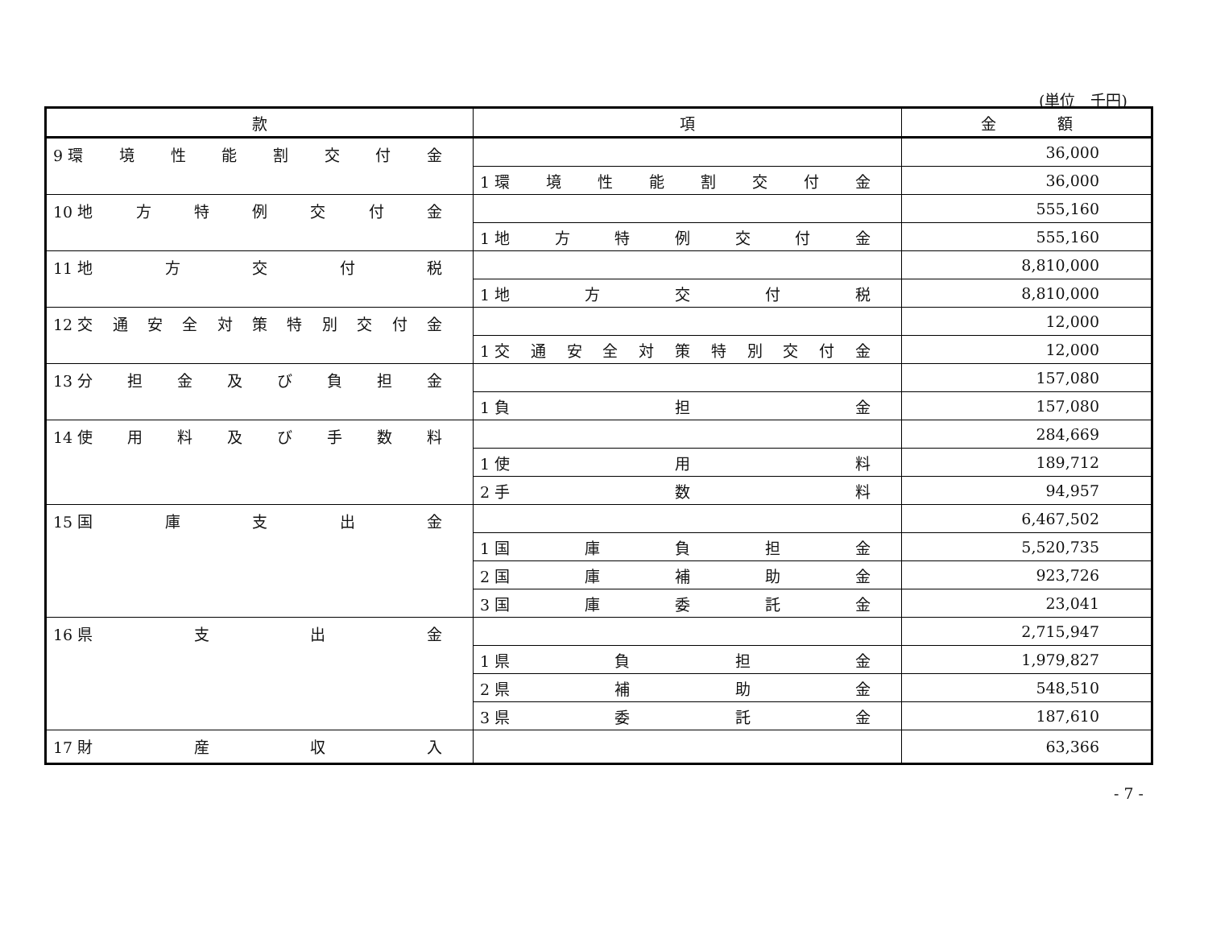(単位　千円)
| 款 | 項 | 金 額 |
| --- | --- | --- |
| 9 環 境 性 能 割 交 付 金 | | 36,000 |
| | 1 環 境 性 能 割 交 付 金 | 36,000 |
| 10 地 方 特 例 交 付 金 | | 555,160 |
| | 1 地 方 特 例 交 付 金 | 555,160 |
| 11 地 方 交 付 税 | | 8,810,000 |
| | 1 地 方 交 付 税 | 8,810,000 |
| 12 交 通 安 全 対 策 特 別 交 付 金 | | 12,000 |
| | 1 交 通 安 全 対 策 特 別 交 付 金 | 12,000 |
| 13 分 担 金 及 び 負 担 金 | | 157,080 |
| | 1 負 担 金 | 157,080 |
| 14 使 用 料 及 び 手 数 料 | | 284,669 |
| | 1 使 用 料 | 189,712 |
| | 2 手 数 料 | 94,957 |
| 15 国 庫 支 出 金 | | 6,467,502 |
| | 1 国 庫 負 担 金 | 5,520,735 |
| | 2 国 庫 補 助 金 | 923,726 |
| | 3 国 庫 委 託 金 | 23,041 |
| 16 県 支 出 金 | | 2,715,947 |
| | 1 県 負 担 金 | 1,979,827 |
| | 2 県 補 助 金 | 548,510 |
| | 3 県 委 託 金 | 187,610 |
| 17 財 産 収 入 | | 63,366 |
- 7 -